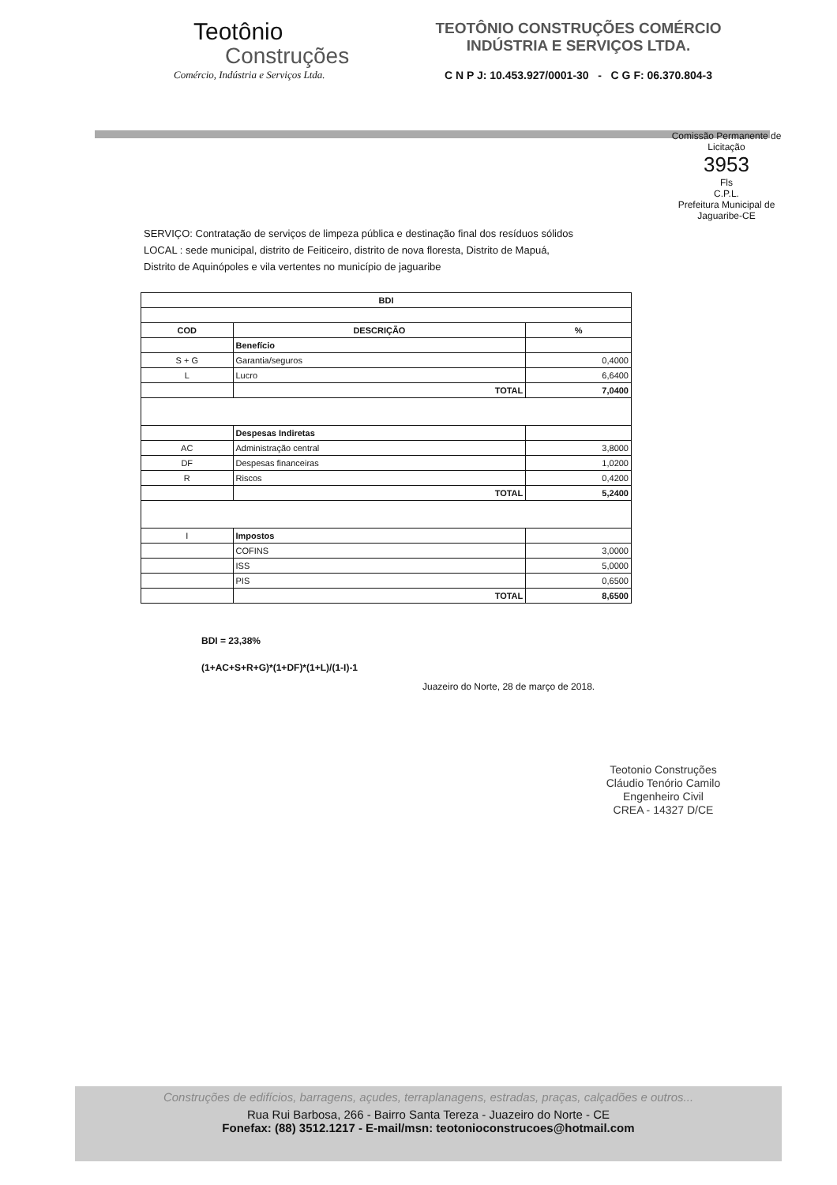Teotônio
Construções
Comércio, Indústria e Serviços Ltda.
TEOTÔNIO CONSTRUÇÕES COMÉRCIO
INDÚSTRIA E SERVIÇOS LTDA.
C N P J: 10.453.927/0001-30 - C G F: 06.370.804-3
Comissão Permanente de Licitação
3953
Fls
C.P.L.
Prefeitura Municipal de Jaguaribe-CE
SERVIÇO: Contratação de serviços de limpeza pública e destinação final dos resíduos sólidos
LOCAL : sede municipal, distrito de Feiticeiro, distrito de nova floresta, Distrito de Mapuá,
Distrito de Aquinópoles e vila vertentes no município de jaguaribe
| BDI | | |
| --- | --- | --- |
| COD | DESCRIÇÃO | % |
| | Benefício | |
| S + G | Garantia/seguros | 0,4000 |
| L | Lucro | 6,6400 |
| | TOTAL | 7,0400 |
| | Despesas Indiretas | |
| AC | Administração central | 3,8000 |
| DF | Despesas financeiras | 1,0200 |
| R | Riscos | 0,4200 |
| | TOTAL | 5,2400 |
| I | Impostos | |
| | COFINS | 3,0000 |
| | ISS | 5,0000 |
| | PIS | 0,6500 |
| | TOTAL | 8,6500 |
BDI = 23,38%
(1+AC+S+R+G)*(1+DF)*(1+L)/(1-I)-1
Juazeiro do Norte, 28 de março de 2018.
Teotonio Construções
Cláudio Tenório Camilo
Engenheiro Civil
CREA - 14327 D/CE
Construções de edifícios, barragens, açudes, terraplanagens, estradas, praças, calçadões e outros...
Rua Rui Barbosa, 266 - Bairro Santa Tereza - Juazeiro do Norte - CE
Fonefax: (88) 3512.1217 - E-mail/msn: teotonioconstrucoes@hotmail.com